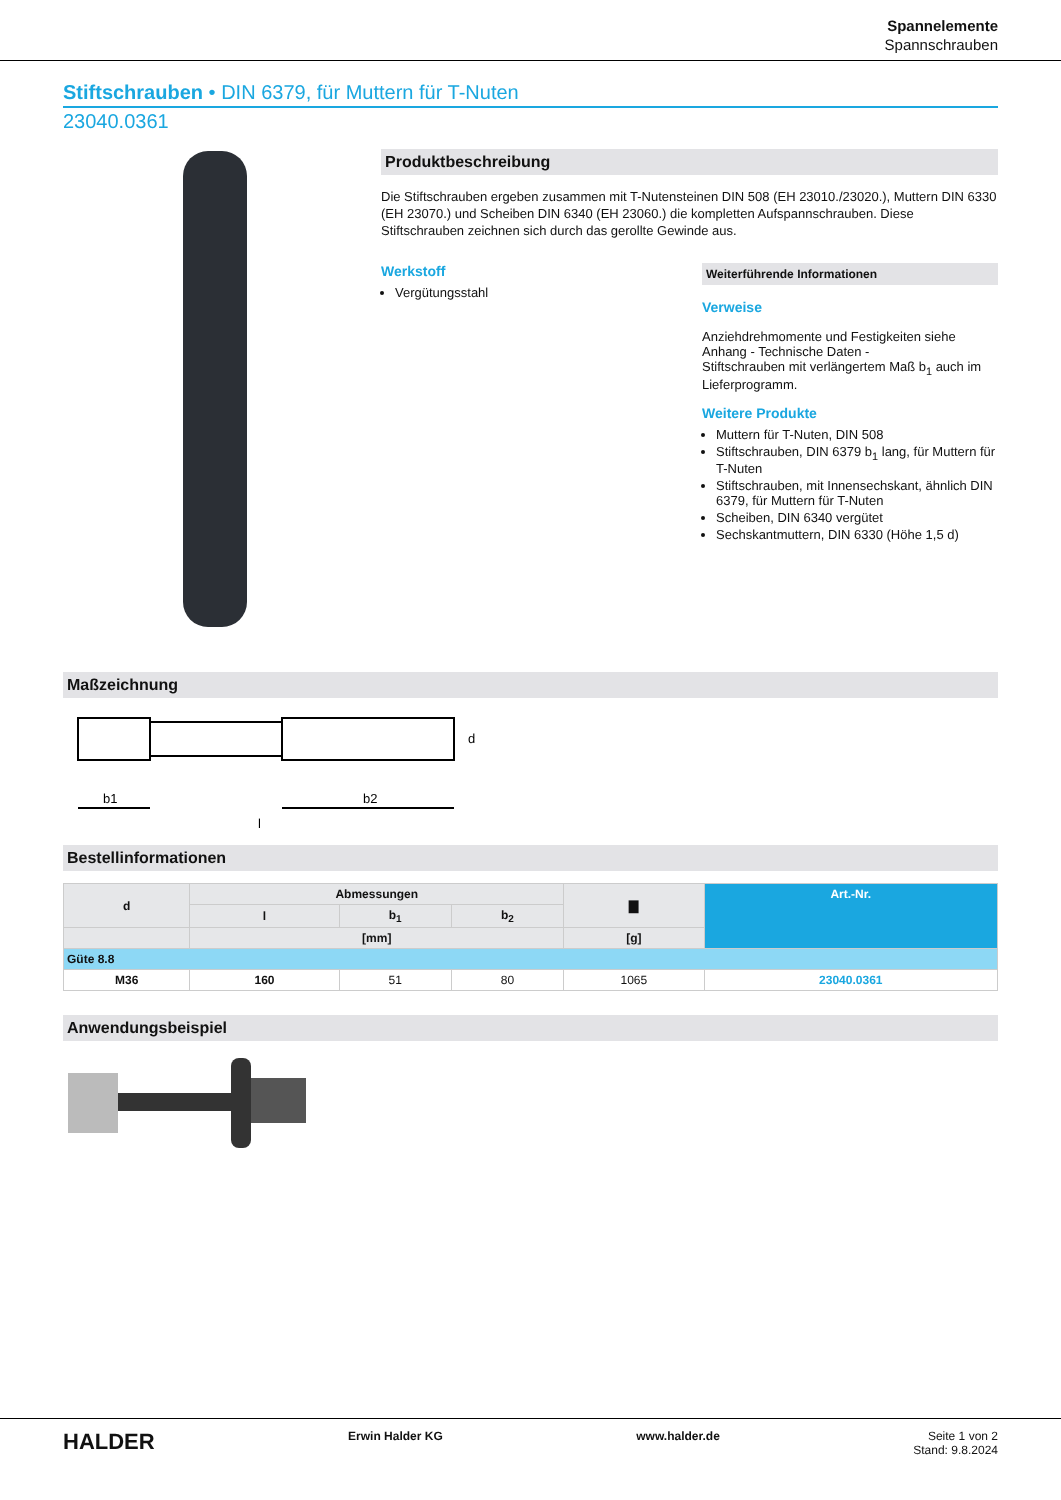Spannelemente
Spannschrauben
Stiftschrauben • DIN 6379, für Muttern für T-Nuten
23040.0361
Produktbeschreibung
Die Stiftschrauben ergeben zusammen mit T-Nutensteinen DIN 508 (EH 23010./23020.), Muttern DIN 6330 (EH 23070.) und Scheiben DIN 6340 (EH 23060.) die kompletten Aufspannschrauben. Diese Stiftschrauben zeichnen sich durch das gerollte Gewinde aus.
Werkstoff
Vergütungsstahl
Weiterführende Informationen
Verweise
Anziehdrehmomente und Festigkeiten siehe Anhang - Technische Daten -
Stiftschrauben mit verlängertem Maß b<sub>1</sub> auch im Lieferprogramm.
Weitere Produkte
Muttern für T-Nuten, DIN 508
Stiftschrauben, DIN 6379 b<sub>1</sub> lang, für Muttern für T-Nuten
Stiftschrauben, mit Innensechskant, ähnlich DIN 6379, für Muttern für T-Nuten
Scheiben, DIN 6340 vergütet
Sechskantmuttern, DIN 6330 (Höhe 1,5 d)
Maßzeichnung
b1
b2
l
d
Bestellinformationen
| d | Abmessungen | | | ▇ | Art.-Nr. |
| --- | --- | --- | --- | --- | --- |
| | l | b<sub>1</sub> | b<sub>2</sub> | | |
| | [mm] | | | [g] | |
| Güte 8.8 | | | | | |
| M36 | 160 | 51 | 80 | 1065 | 23040.0361 |
Anwendungsbeispiel
HALDER Erwin Halder KG www.halder.de Seite 1 von 2
Stand: 9.8.2024